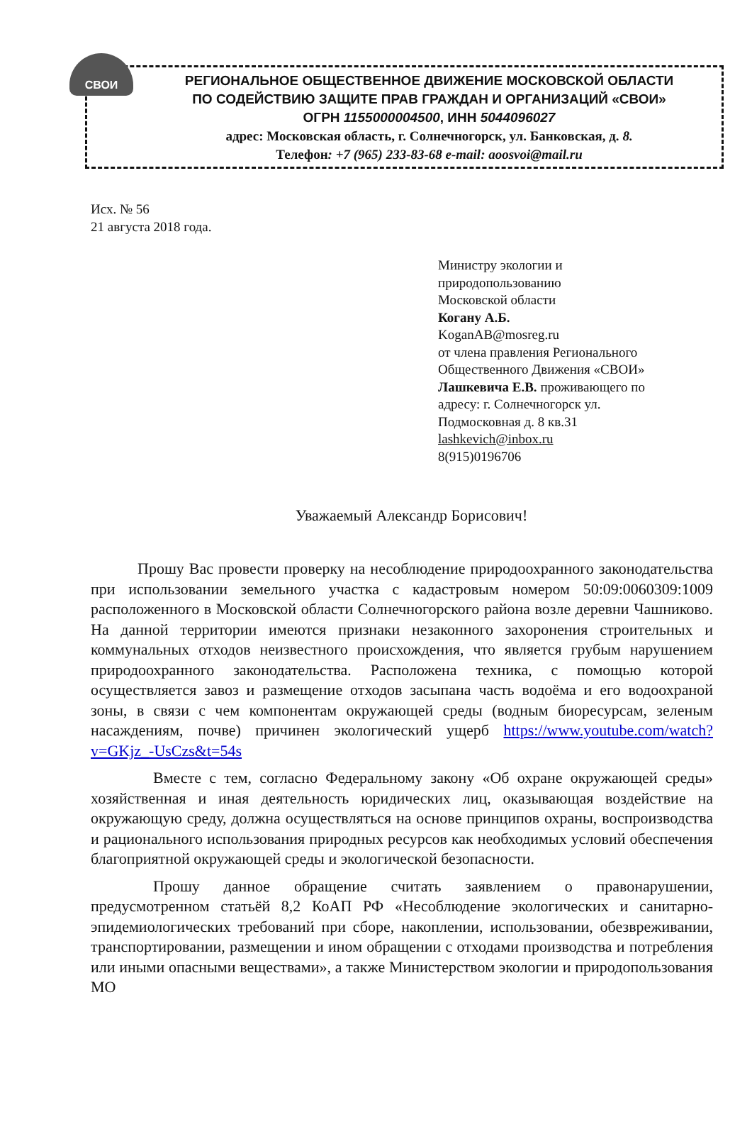СВОИ
РЕГИОНАЛЬНОЕ ОБЩЕСТВЕННОЕ ДВИЖЕНИЕ МОСКОВСКОЙ ОБЛАСТИ
ПО СОДЕЙСТВИЮ ЗАЩИТЕ ПРАВ ГРАЖДАН И ОРГАНИЗАЦИЙ «СВОИ»
ОГРН 1155000004500, ИНН 5044096027
адрес: Московская область, г. Солнечногорск, ул. Банковская, д. 8.
Телефон: +7 (965) 233-83-68 e-mail: aoosvoi@mail.ru
Исх. № 56
21 августа 2018 года.
Министру экологии и
природопользованию
Московской области
Когану А.Б.
KoganAB@mosreg.ru
от члена правления Регионального
Общественного Движения «СВОИ»
Лашкевича Е.В. проживающего по
адресу: г. Солнечногорск ул.
Подмосковная д. 8 кв.31
lashkevich@inbox.ru
8(915)0196706
Уважаемый Александр Борисович!
   Прошу Вас провести проверку на несоблюдение природоохранного законодательства при использовании земельного участка с кадастровым номером 50:09:0060309:1009 расположенного в Московской области Солнечногорского района возле деревни Чашниково. На данной территории имеются признаки незаконного захоронения строительных и коммунальных отходов неизвестного происхождения, что является грубым нарушением природоохранного законодательства. Расположена техника, с помощью которой осуществляется завоз и размещение отходов засыпана часть водоёма и его водоохраной зоны, в связи с чем компонентам окружающей среды (водным биоресурсам, зеленым насаждениям, почве) причинен экологический ущерб https://www.youtube.com/watch?v=GKjz_-UsCzs&t=54s
    Вместе с тем, согласно Федеральному закону «Об охране окружающей среды» хозяйственная и иная деятельность юридических лиц, оказывающая воздействие на окружающую среду, должна осуществляться на основе принципов охраны, воспроизводства и рационального использования природных ресурсов как необходимых условий обеспечения благоприятной окружающей среды и экологической безопасности.
    Прошу данное обращение считать заявлением о правонарушении, предусмотренном статьёй 8,2 КоАП РФ «Несоблюдение экологических и санитарно-эпидемиологических требований при сборе, накоплении, использовании, обезвреживании, транспортировании, размещении и ином обращении с отходами производства и потребления или иными опасными веществами», а также Министерством экологии и природопользования МО